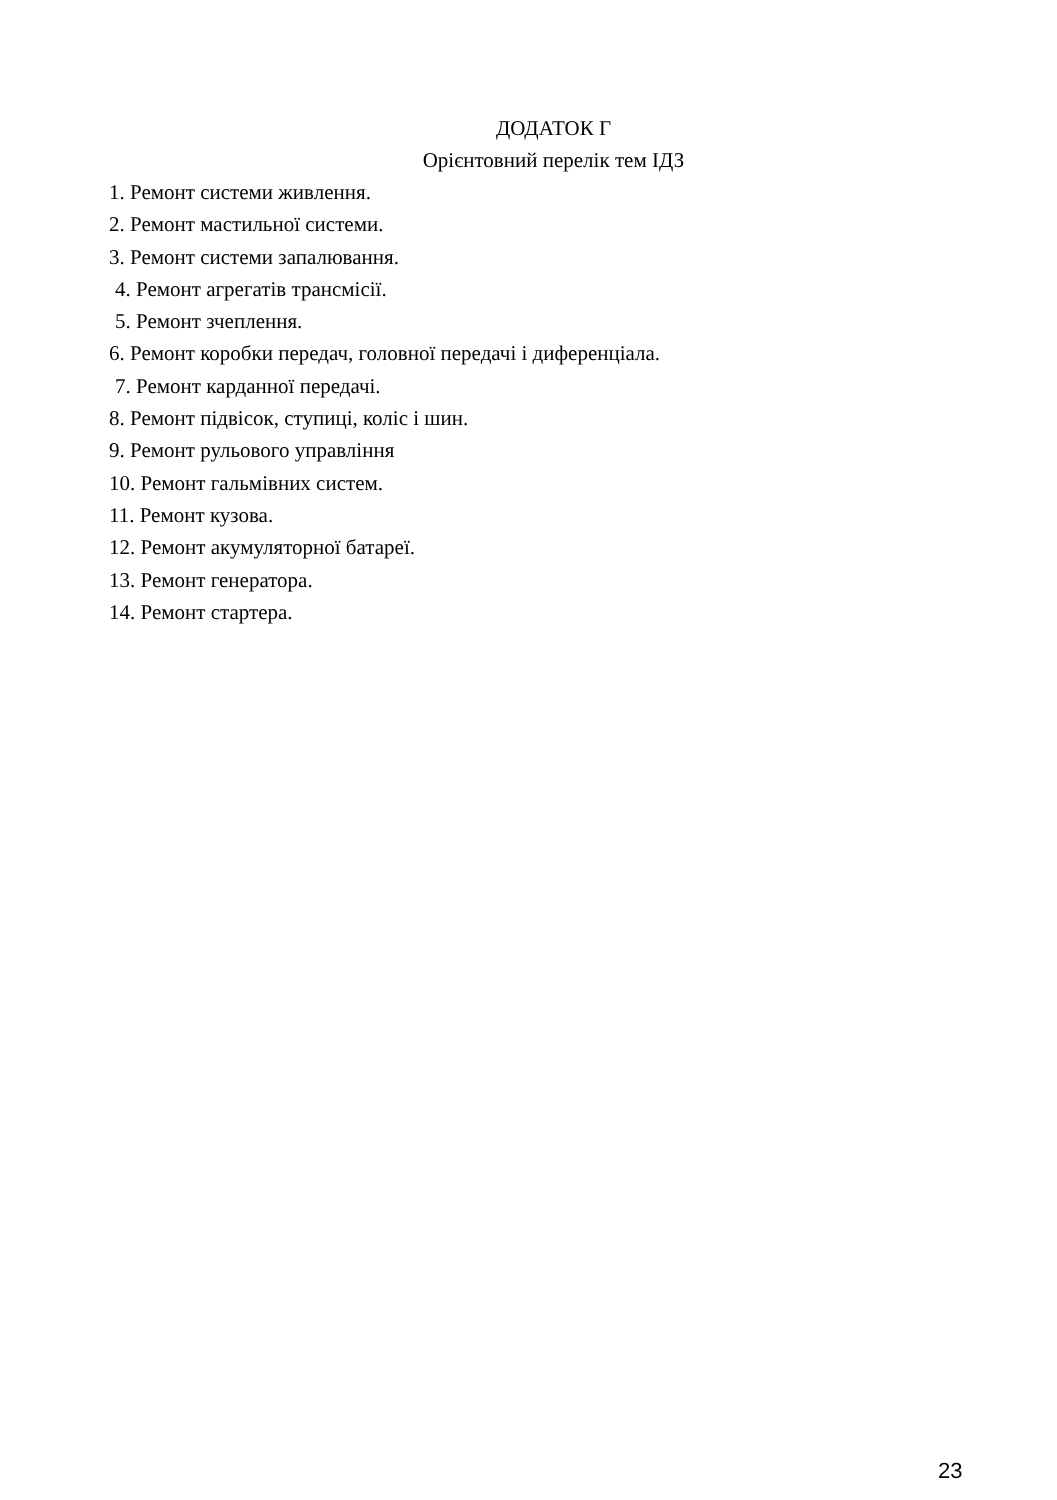ДОДАТОК Г
Орієнтовний перелік тем ІДЗ
1. Ремонт системи живлення.
2. Ремонт мастильної системи.
3. Ремонт системи запалювання.
4. Ремонт агрегатів трансмісії.
5. Ремонт зчеплення.
6. Ремонт коробки передач, головної передачі і диференціала.
7. Ремонт карданної передачі.
8. Ремонт підвісок, ступиці, коліс і шин.
9. Ремонт рульового управління
10. Ремонт гальмівних систем.
11. Ремонт кузова.
12. Ремонт акумуляторної батареї.
13. Ремонт генератора.
14. Ремонт стартера.
23